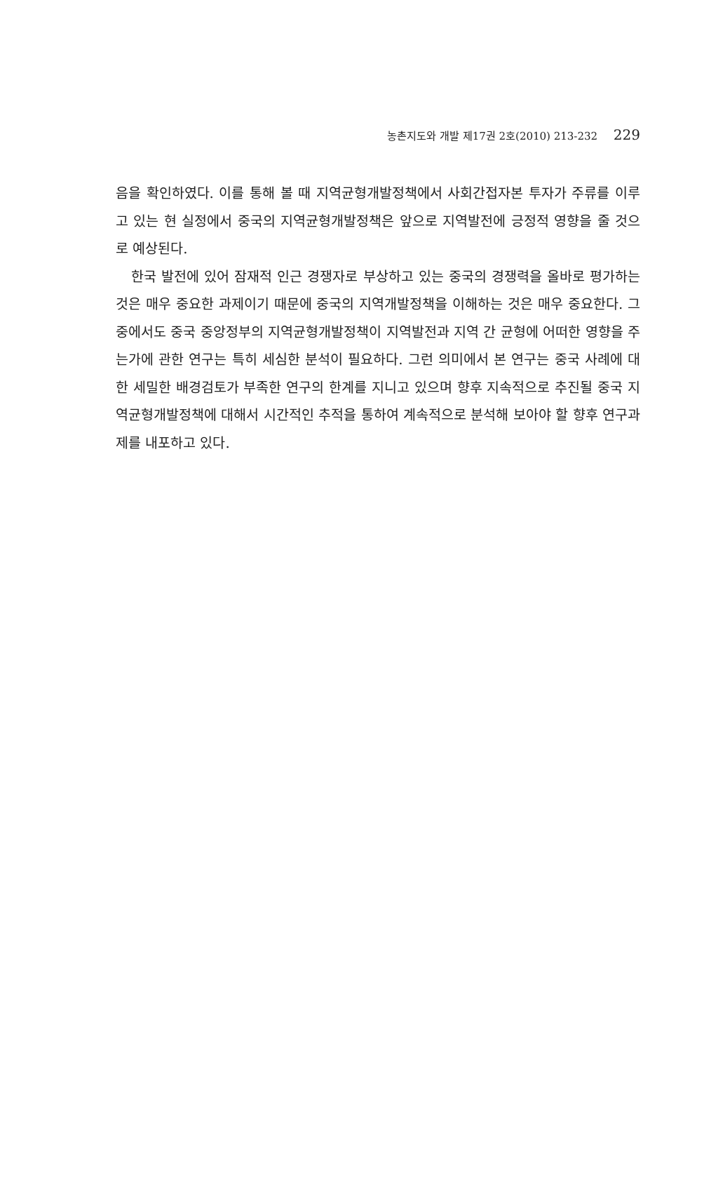농촌지도와 개발 제17권 2호(2010) 213-232 229
음을 확인하였다. 이를 통해 볼 때 지역균형개발정책에서 사회간접자본 투자가 주류를 이루고 있는 현 실정에서 중국의 지역균형개발정책은 앞으로 지역발전에 긍정적 영향을 줄 것으로 예상된다.
한국 발전에 있어 잠재적 인근 경쟁자로 부상하고 있는 중국의 경쟁력을 올바로 평가하는 것은 매우 중요한 과제이기 때문에 중국의 지역개발정책을 이해하는 것은 매우 중요한다. 그 중에서도 중국 중앙정부의 지역균형개발정책이 지역발전과 지역 간 균형에 어떠한 영향을 주는가에 관한 연구는 특히 세심한 분석이 필요하다. 그런 의미에서 본 연구는 중국 사례에 대한 세밀한 배경검토가 부족한 연구의 한계를 지니고 있으며 향후 지속적으로 추진될 중국 지역균형개발정책에 대해서 시간적인 추적을 통하여 계속적으로 분석해 보아야 할 향후 연구과제를 내포하고 있다.